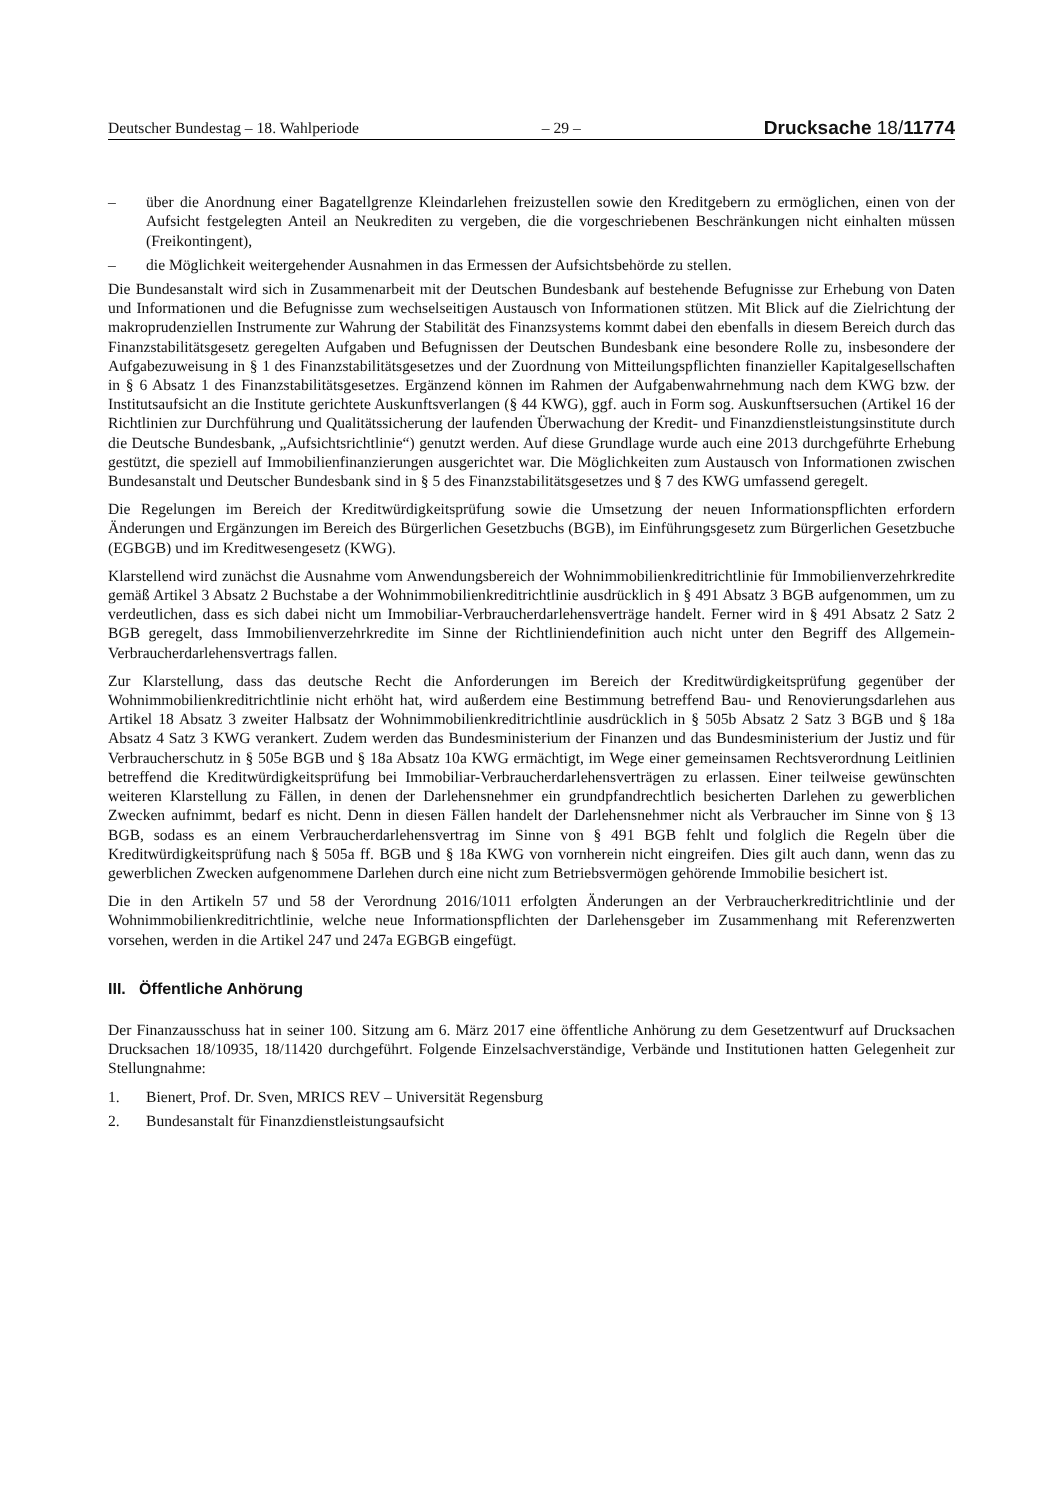Deutscher Bundestag – 18. Wahlperiode – 29 – Drucksache 18/11774
– über die Anordnung einer Bagatellgrenze Kleindarlehen freizustellen sowie den Kreditgebern zu ermöglichen, einen von der Aufsicht festgelegten Anteil an Neukrediten zu vergeben, die die vorgeschriebenen Beschränkungen nicht einhalten müssen (Freikontingent),
– die Möglichkeit weitergehender Ausnahmen in das Ermessen der Aufsichtsbehörde zu stellen.
Die Bundesanstalt wird sich in Zusammenarbeit mit der Deutschen Bundesbank auf bestehende Befugnisse zur Erhebung von Daten und Informationen und die Befugnisse zum wechselseitigen Austausch von Informationen stützen. Mit Blick auf die Zielrichtung der makroprudenziellen Instrumente zur Wahrung der Stabilität des Finanzsystems kommt dabei den ebenfalls in diesem Bereich durch das Finanzstabilitätsgesetz geregelten Aufgaben und Befugnissen der Deutschen Bundesbank eine besondere Rolle zu, insbesondere der Aufgabezuweisung in § 1 des Finanzstabilitätsgesetzes und der Zuordnung von Mitteilungspflichten finanzieller Kapitalgesellschaften in § 6 Absatz 1 des Finanzstabilitätsgesetzes. Ergänzend können im Rahmen der Aufgabenwahrnehmung nach dem KWG bzw. der Institutsaufsicht an die Institute gerichtete Auskunftsverlangen (§ 44 KWG), ggf. auch in Form sog. Auskunftsersuchen (Artikel 16 der Richtlinien zur Durchführung und Qualitätssicherung der laufenden Überwachung der Kredit- und Finanzdienstleistungsinstitute durch die Deutsche Bundesbank, „Aufsichtsrichtlinie“) genutzt werden. Auf diese Grundlage wurde auch eine 2013 durchgeführte Erhebung gestützt, die speziell auf Immobilienfinanzierungen ausgerichtet war. Die Möglichkeiten zum Austausch von Informationen zwischen Bundesanstalt und Deutscher Bundesbank sind in § 5 des Finanzstabilitätsgesetzes und § 7 des KWG umfassend geregelt.
Die Regelungen im Bereich der Kreditwürdigkeitsprüfung sowie die Umsetzung der neuen Informationspflichten erfordern Änderungen und Ergänzungen im Bereich des Bürgerlichen Gesetzbuchs (BGB), im Einführungsgesetz zum Bürgerlichen Gesetzbuche (EGBGB) und im Kreditwesengesetz (KWG).
Klarstellend wird zunächst die Ausnahme vom Anwendungsbereich der Wohnimmobilienkreditrichtlinie für Immobilienverzehrkredite gemäß Artikel 3 Absatz 2 Buchstabe a der Wohnimmobilienkreditrichtlinie ausdrücklich in § 491 Absatz 3 BGB aufgenommen, um zu verdeutlichen, dass es sich dabei nicht um Immobiliar-Verbraucherdarlehensverträge handelt. Ferner wird in § 491 Absatz 2 Satz 2 BGB geregelt, dass Immobilienverzehrkredite im Sinne der Richtliniendefinition auch nicht unter den Begriff des Allgemein-Verbraucherdarlehensvertrags fallen.
Zur Klarstellung, dass das deutsche Recht die Anforderungen im Bereich der Kreditwürdigkeitsprüfung gegenüber der Wohnimmobilienkreditrichtlinie nicht erhöht hat, wird außerdem eine Bestimmung betreffend Bau- und Renovierungsdarlehen aus Artikel 18 Absatz 3 zweiter Halbsatz der Wohnimmobilienkreditrichtlinie ausdrücklich in § 505b Absatz 2 Satz 3 BGB und § 18a Absatz 4 Satz 3 KWG verankert. Zudem werden das Bundesministerium der Finanzen und das Bundesministerium der Justiz und für Verbraucherschutz in § 505e BGB und § 18a Absatz 10a KWG ermächtigt, im Wege einer gemeinsamen Rechtsverordnung Leitlinien betreffend die Kreditwürdigkeitsprüfung bei Immobiliar-Verbraucherdarlehensverträgen zu erlassen. Einer teilweise gewünschten weiteren Klarstellung zu Fällen, in denen der Darlehensnehmer ein grundpfandrechtlich besicherten Darlehen zu gewerblichen Zwecken aufnimmt, bedarf es nicht. Denn in diesen Fällen handelt der Darlehensnehmer nicht als Verbraucher im Sinne von § 13 BGB, sodass es an einem Verbraucherdarlehensvertrag im Sinne von § 491 BGB fehlt und folglich die Regeln über die Kreditwürdigkeitsprüfung nach § 505a ff. BGB und § 18a KWG von vornherein nicht eingreifen. Dies gilt auch dann, wenn das zu gewerblichen Zwecken aufgenommene Darlehen durch eine nicht zum Betriebsvermögen gehörende Immobilie besichert ist.
Die in den Artikeln 57 und 58 der Verordnung 2016/1011 erfolgten Änderungen an der Verbraucherkreditrichtlinie und der Wohnimmobilienkreditrichtlinie, welche neue Informationspflichten der Darlehensgeber im Zusammenhang mit Referenzwerten vorsehen, werden in die Artikel 247 und 247a EGBGB eingefügt.
III. Öffentliche Anhörung
Der Finanzausschuss hat in seiner 100. Sitzung am 6. März 2017 eine öffentliche Anhörung zu dem Gesetzentwurf auf Drucksachen Drucksachen 18/10935, 18/11420 durchgeführt. Folgende Einzelsachverständige, Verbände und Institutionen hatten Gelegenheit zur Stellungnahme:
1. Bienert, Prof. Dr. Sven, MRICS REV – Universität Regensburg
2. Bundesanstalt für Finanzdienstleistungsaufsicht